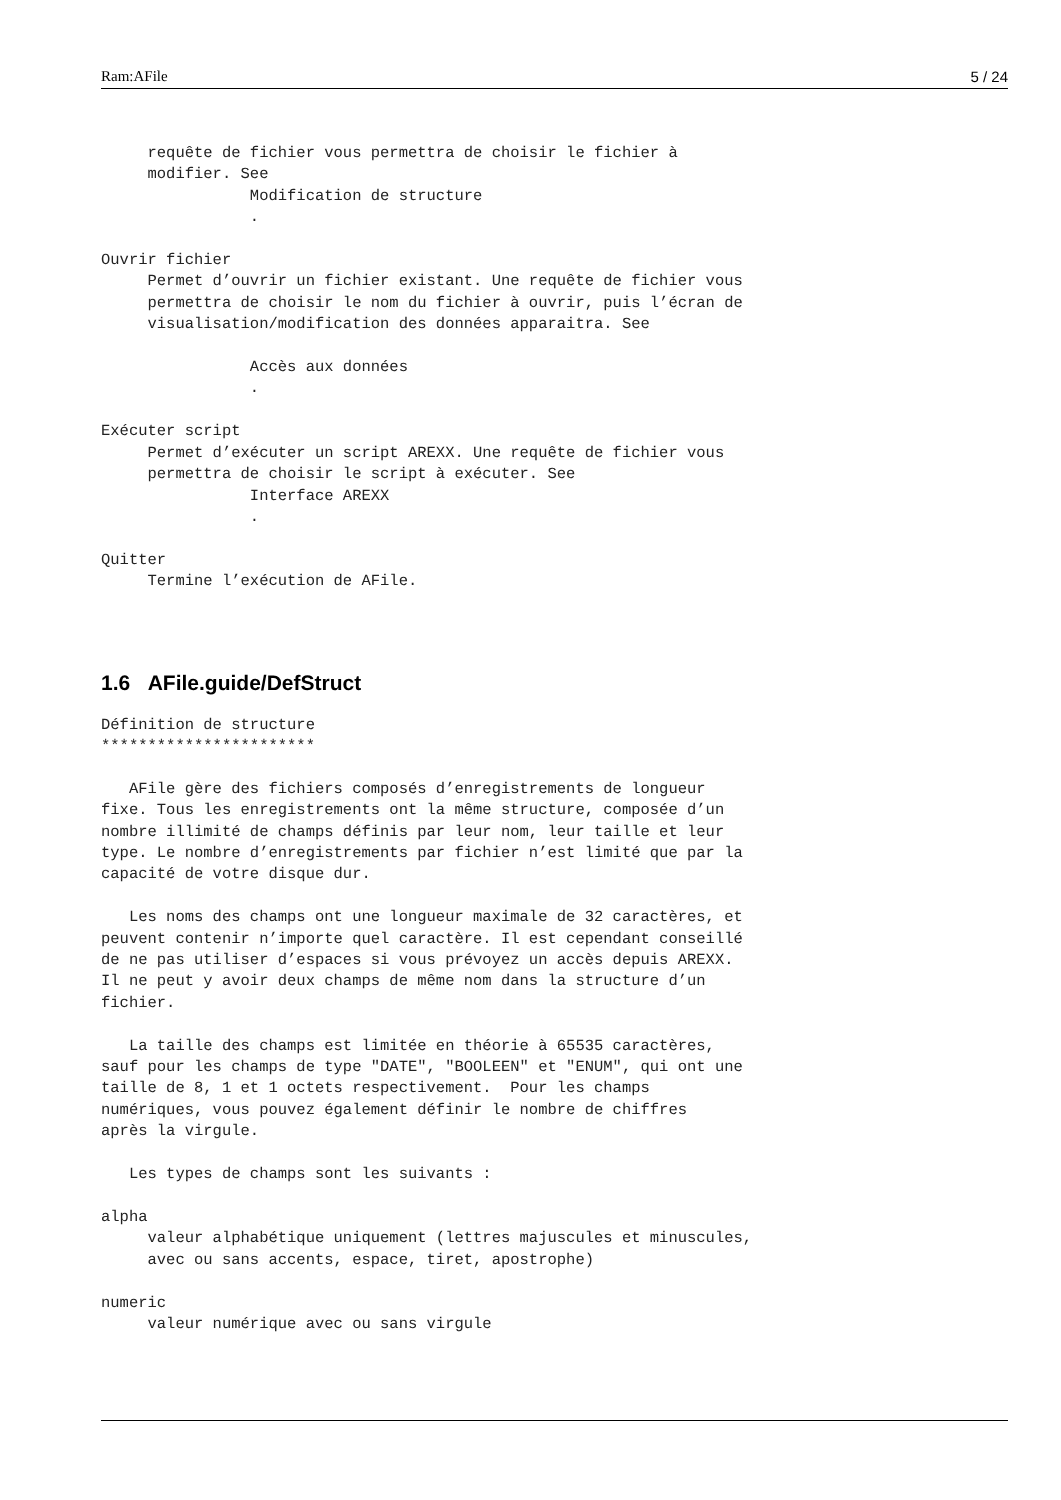Ram:AFile 5 / 24
     requête de fichier vous permettra de choisir le fichier à
     modifier. See
                Modification de structure
                .

Ouvrir fichier
     Permet d’ouvrir un fichier existant. Une requête de fichier vous
     permettra de choisir le nom du fichier à ouvrir, puis l’écran de
     visualisation/modification des données apparaitra. See

                Accès aux données
                .

Exécuter script
     Permet d’exécuter un script AREXX. Une requête de fichier vous
     permettra de choisir le script à exécuter. See
                Interface AREXX
                .

Quitter
     Termine l’exécution de AFile.
1.6 AFile.guide/DefStruct
Définition de structure
***********************

   AFile gère des fichiers composés d’enregistrements de longueur
fixe. Tous les enregistrements ont la même structure, composée d’un
nombre illimité de champs définis par leur nom, leur taille et leur
type. Le nombre d’enregistrements par fichier n’est limité que par la
capacité de votre disque dur.

   Les noms des champs ont une longueur maximale de 32 caractères, et
peuvent contenir n’importe quel caractère. Il est cependant conseillé
de ne pas utiliser d’espaces si vous prévoyez un accès depuis AREXX.
Il ne peut y avoir deux champs de même nom dans la structure d’un
fichier.

   La taille des champs est limitée en théorie à 65535 caractères,
sauf pour les champs de type "DATE", "BOOLEEN" et "ENUM", qui ont une
taille de 8, 1 et 1 octets respectivement.  Pour les champs
numériques, vous pouvez également définir le nombre de chiffres
après la virgule.

   Les types de champs sont les suivants :

alpha
     valeur alphabétique uniquement (lettres majuscules et minuscules,
     avec ou sans accents, espace, tiret, apostrophe)

numeric
     valeur numérique avec ou sans virgule